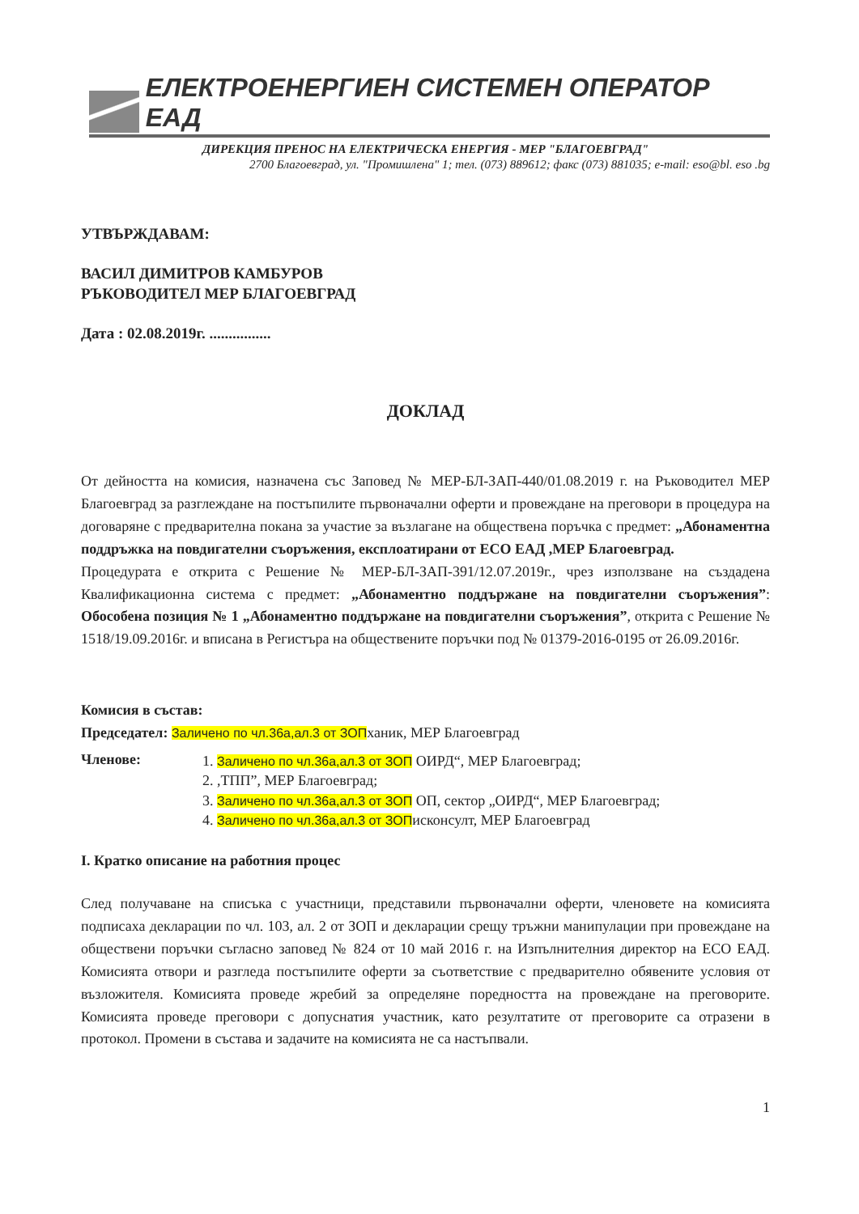ЕЛЕКТРОЕНЕРГИЕН СИСТЕМЕН ОПЕРАТОР ЕАД
ДИРЕКЦИЯ ПРЕНОС НА ЕЛЕКТРИЧЕСКА ЕНЕРГИЯ - МЕР "БЛАГОЕВГРАД"
2700 Благоевград, ул. "Промишлена" 1; тел. (073) 889612; факс (073) 881035; e-mail: eso@bl. eso .bg
УТВЪРЖДАВАМ:
ВАСИЛ ДИМИТРОВ КАМБУРОВ
РЪКОВОДИТЕЛ МЕР БЛАГОЕВГРАД
Дата : 02.08.2019г. ................
ДОКЛАД
От дейността на комисия, назначена със Заповед № МЕР-БЛ-ЗАП-440/01.08.2019 г. на Ръководител МЕР Благоевград за разглеждане на постъпилите първоначални оферти и провеждане на преговори в процедура на договаряне с предварителна покана за участие за възлагане на обществена поръчка с предмет: „Абонаментна поддръжка на повдигателни съоръжения, експлоатирани от ЕСО ЕАД ,МЕР Благоевград.
Процедурата е открита с Решение № МЕР-БЛ-ЗАП-391/12.07.2019г., чрез използване на създадена Квалификационна система с предмет: „Абонаментно поддържане на повдигателни съоръжения”: Обособена позиция № 1 „Абонаментно поддържане на повдигателни съоръжения”, открита с Решение № 1518/19.09.2016г. и вписана в Регистъра на обществените поръчки под № 01379-2016-0195 от 26.09.2016г.
Комисия в състав:
Председател: Заличено по чл.36а,ал.3 от ЗОПханик, МЕР Благоевград
Членове:
1. Заличено по чл.36а,ал.3 от ЗОП ОИРД“, МЕР Благоевград;
2. ,ТПП”, МЕР Благоевград;
3. Заличено по чл.36а,ал.3 от ЗОП ОП, сектор „ОИРД“, МЕР Благоевград;
4. Заличено по чл.36а,ал.3 от ЗОПисконсулт, МЕР Благоевград
I. Кратко описание на работния процес
След получаване на списъка с участници, представили първоначални оферти, членовете на комисията подписаха декларации по чл. 103, ал. 2 от ЗОП и декларации срещу тръжни манипулации при провеждане на обществени поръчки съгласно заповед № 824 от 10 май 2016 г. на Изпълнителния директор на ЕСО ЕАД. Комисията отвори и разгледа постъпилите оферти за съответствие с предварително обявените условия от възложителя. Комисията проведе жребий за определяне поредността на провеждане на преговорите. Комисията проведе преговори с допуснатия участник, като резултатите от преговорите са отразени в протокол. Промени в състава и задачите на комисията не са настъпвали.
1